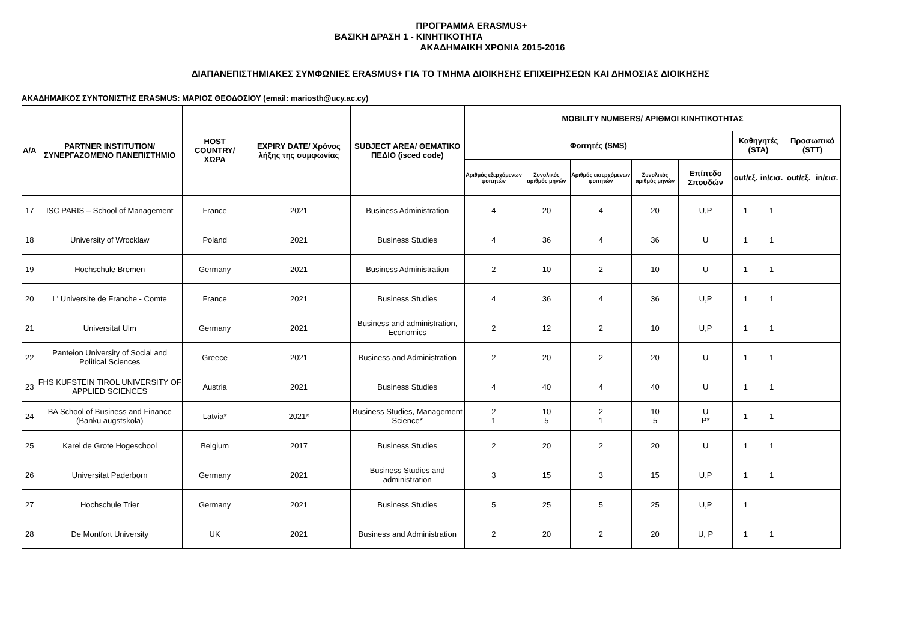ΠΡΟΓΡΑΜΜΑ ERASMUS+
ΒΑΣΙΚΗ ΔΡΑΣΗ 1 - ΚΙΝΗΤΙΚΟΤΗΤΑ
ΑΚΑΔΗΜΑΙΚΗ ΧΡΟΝΙΑ 2015-2016
ΔΙΑΠΑΝΕΠΙΣΤΗΜΙΑΚΕΣ ΣΥΜΦΩΝΙΕΣ ERASMUS+ ΓΙΑ ΤΟ ΤΜΗΜΑ ΔΙΟΙΚΗΣΗΣ ΕΠΙΧΕΙΡΗΣΕΩΝ ΚΑΙ ΔΗΜΟΣΙΑΣ ΔΙΟΙΚΗΣΗΣ
ΑΚΑΔΗΜΑΙΚΟΣ ΣΥΝΤΟΝΙΣΤΗΣ ERASMUS: ΜΑΡΙΟΣ ΘΕΟΔΟΣΙΟΥ (email: mariosth@ucy.ac.cy)
| A/A | PARTNER INSTITUTION/ ΣΥΝΕΡΓΑΖΟΜΕΝΟ ΠΑΝΕΠΙΣΤΗΜΙΟ | HOST COUNTRY/ ΧΩΡΑ | EXPIRY DATE/ Χρόνος λήξης της συμφωνίας | SUBJECT AREA/ ΘΕΜΑΤΙΚΟ ΠΕΔΙΟ (isced code) | MOBILITY NUMBERS/ ΑΡΙΘΜΟΙ ΚΙΝΗΤΙΚΟΤΗΤΑΣ | | | | | | | | |
| --- | --- | --- | --- | --- | --- | --- | --- | --- | --- | --- | --- | --- | --- |
| | | | | | Φοιτητές (SMS) | | | | | Καθηγητές (STA) | | Προσωπικό (STT) | |
| | | | | | Αριθμός εξερχόμενων φοιτητών | Συνολικός αριθμός μηνών | Αριθμός εισερχόμενων φοιτητών | Συνολικός αριθμός μηνών | Επίπεδο Σπουδών | out/εξ. | in/εισ. | out/εξ. | in/εισ. |
| 17 | ISC PARIS – School of Management | France | 2021 | Business Administration | 4 | 20 | 4 | 20 | U,P | 1 | 1 | | |
| 18 | University of Wrocklaw | Poland | 2021 | Business Studies | 4 | 36 | 4 | 36 | U | 1 | 1 | | |
| 19 | Hochschule Bremen | Germany | 2021 | Business Administration | 2 | 10 | 2 | 10 | U | 1 | 1 | | |
| 20 | L' Universite de Franche - Comte | France | 2021 | Business Studies | 4 | 36 | 4 | 36 | U,P | 1 | 1 | | |
| 21 | Universitat Ulm | Germany | 2021 | Business and administration, Economics | 2 | 12 | 2 | 10 | U,P | 1 | 1 | | |
| 22 | Panteion University of Social and Political Sciences | Greece | 2021 | Business and Administration | 2 | 20 | 2 | 20 | U | 1 | 1 | | |
| 23 | FHS KUFSTEIN TIROL UNIVERSITY OF APPLIED SCIENCES | Austria | 2021 | Business Studies | 4 | 40 | 4 | 40 | U | 1 | 1 | | |
| 24 | BA School of Business and Finance (Banku augstskola) | Latvia* | 2021* | Business Studies, Management Science* | 2 1 | 10 5 | 2 1 | 10 5 | U P* | 1 | 1 | | |
| 25 | Karel de Grote Hogeschool | Belgium | 2017 | Business Studies | 2 | 20 | 2 | 20 | U | 1 | 1 | | |
| 26 | Universitat Paderborn | Germany | 2021 | Business Studies and administration | 3 | 15 | 3 | 15 | U,P | 1 | 1 | | |
| 27 | Hochschule Trier | Germany | 2021 | Business Studies | 5 | 25 | 5 | 25 | U,P | 1 | | | |
| 28 | De Montfort University | UK | 2021 | Business and Administration | 2 | 20 | 2 | 20 | U, P | 1 | 1 | | |